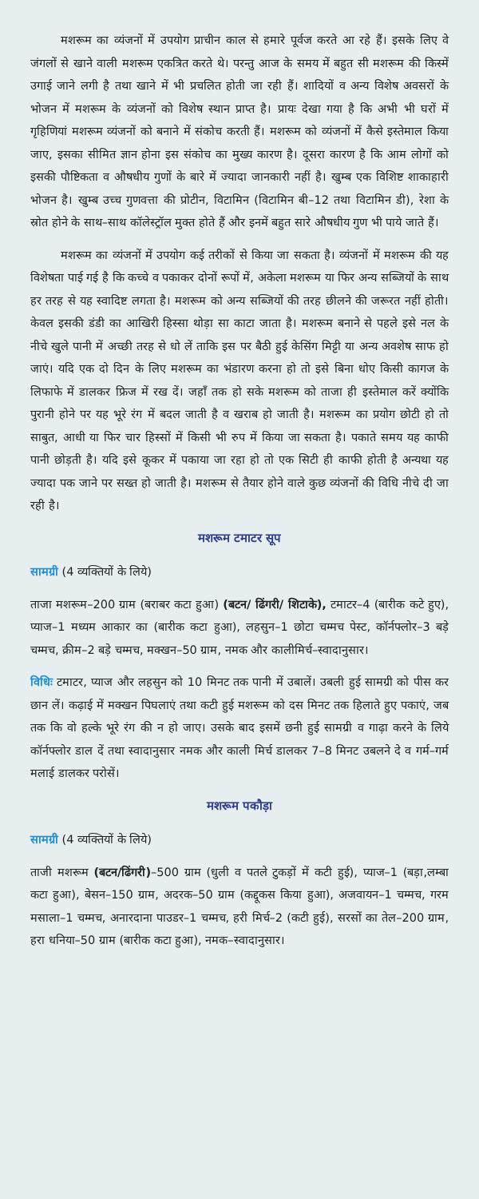मशरूम का व्यंजनों में उपयोग प्राचीन काल से हमारे पूर्वज करते आ रहे हैं। इसके लिए वे जंगलों से खाने वाली मशरूम एकत्रित करते थे। परन्तु आज के समय में बहुत सी मशरूम की किस्में उगाई जाने लगी है तथा खाने में भी प्रचलित होती जा रही हैं। शादियों व अन्य विशेष अवसरों के भोजन में मशरूम के व्यंजनों को विशेष स्थान प्राप्त है। प्रायः देखा गया है कि अभी भी घरों में गृहिणियां मशरूम व्यंजनों को बनाने में संकोच करती हैं। मशरूम को व्यंजनों में कैसे इस्तेमाल किया जाए, इसका सीमित ज्ञान होना इस संकोच का मुख्य कारण है। दूसरा कारण है कि आम लोगों को इसकी पौष्टिकता व औषधीय गुणों के बारे में ज्यादा जानकारी नहीं है। खुम्ब एक विशिष्ट शाकाहारी भोजन है। खुम्ब उच्च गुणवत्ता की प्रोटीन, विटामिन (विटामिन बी–12 तथा विटामिन डी), रेशा के स्रोत होने के साथ–साथ कॉलेस्ट्रॉल मुक्त होते हैं और इनमें बहुत सारे औषधीय गुण भी पाये जाते हैं।
मशरूम का व्यंजनों में उपयोग कई तरीकों से किया जा सकता है। व्यंजनों में मशरूम की यह विशेषता पाई गई है कि कच्चे व पकाकर दोनों रूपों में, अकेला मशरूम या फिर अन्य सब्जियों के साथ हर तरह से यह स्वादिष्ट लगता है। मशरूम को अन्य सब्जियों की तरह छीलने की जरूरत नहीं होती। केवल इसकी डंडी का आखिरी हिस्सा थोड़ा सा काटा जाता है। मशरूम बनाने से पहले इसे नल के नीचे खुले पानी में अच्छी तरह से धो लें ताकि इस पर बैठी हुई केसिंग मिट्टी या अन्य अवशेष साफ हो जाएं। यदि एक दो दिन के लिए मशरूम का भंडारण करना हो तो इसे बिना धोए किसी कागज के लिफाफे में डालकर फ्रिज में रख दें। जहाँ तक हो सके मशरूम को ताजा ही इस्तेमाल करें क्योंकि पुरानी होने पर यह भूरे रंग में बदल जाती है व खराब हो जाती है। मशरूम का प्रयोग छोटी हो तो साबुत, आधी या फिर चार हिस्सों में किसी भी रुप में किया जा सकता है। पकाते समय यह काफी पानी छोड़ती है। यदि इसे कूकर में पकाया जा रहा हो तो एक सिटी ही काफी होती है अन्यथा यह ज्यादा पक जाने पर सख्त हो जाती है। मशरूम से तैयार होने वाले कुछ व्यंजनों की विधि नीचे दी जा रही है।
मशरूम टमाटर सूप
सामग्री (4 व्यक्तियों के लिये)
ताजा मशरूम–200 ग्राम (बराबर कटा हुआ) (बटन/ ढिंगरी/ शिटाके), टमाटर–4 (बारीक कटे हुए), प्याज–1 मध्यम आकार का (बारीक कटा हुआ), लहसुन–1 छोटा चम्मच पेस्ट, कॉर्नफ्लोर–3 बड़े चम्मच, क्रीम–2 बड़े चम्मच, मक्खन–50 ग्राम, नमक और कालीमिर्च–स्वादानुसार।
विधिः टमाटर, प्याज और लहसुन को 10 मिनट तक पानी में उबालें। उबली हुई सामग्री को पीस कर छान लें। कढ़ाई में मक्खन पिघलाएं तथा कटी हुई मशरूम को दस मिनट तक हिलाते हुए पकाएं, जब तक कि वो हल्के भूरे रंग की न हो जाए। उसके बाद इसमें छनी हुई सामग्री व गाढ़ा करने के लिये कॉर्नफ्लोर डाल दें तथा स्वादानुसार नमक और काली मिर्च डालकर 7–8 मिनट उबलने दे व गर्म–गर्म मलाई डालकर परोसें।
मशरूम पकौड़ा
सामग्री (4 व्यक्तियों के लिये)
ताजी मशरूम (बटन/ढिंगरी)–500 ग्राम (धुली व पतले टुकड़ों में कटी हुई), प्याज–1 (बड़ा,लम्बा कटा हुआ), बेसन–150 ग्राम, अदरक–50 ग्राम (कद्दूकस किया हुआ), अजवायन–1 चम्मच, गरम मसाला–1 चम्मच, अनारदाना पाउडर–1 चम्मच, हरी मिर्च–2 (कटी हुई), सरसों का तेल–200 ग्राम, हरा धनिया–50 ग्राम (बारीक कटा हुआ), नमक–स्वादानुसार।